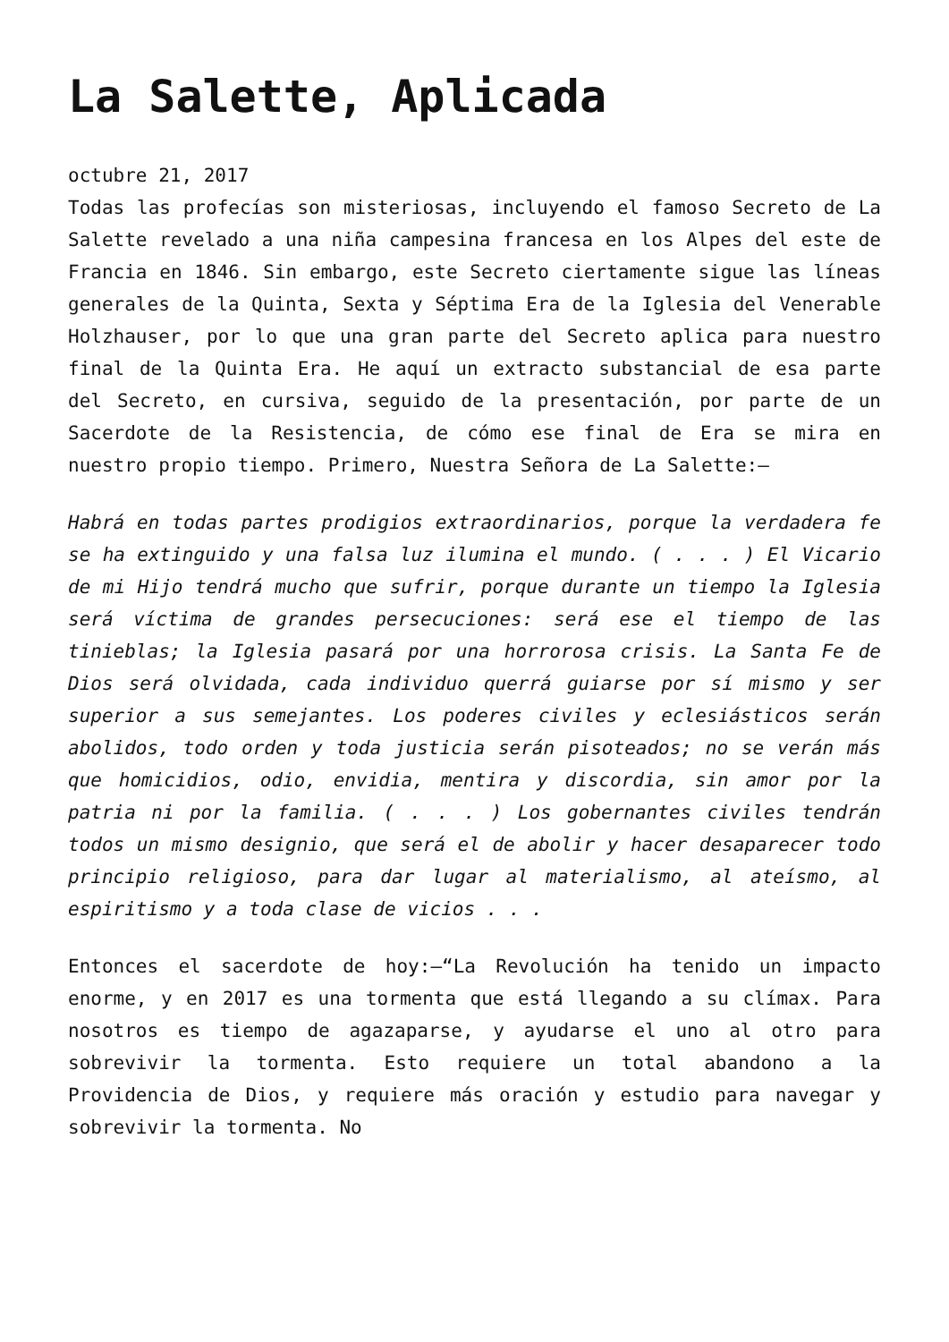La Salette, Aplicada
octubre 21, 2017
Todas las profecías son misteriosas, incluyendo el famoso Secreto de La Salette revelado a una niña campesina francesa en los Alpes del este de Francia en 1846. Sin embargo, este Secreto ciertamente sigue las líneas generales de la Quinta, Sexta y Séptima Era de la Iglesia del Venerable Holzhauser, por lo que una gran parte del Secreto aplica para nuestro final de la Quinta Era. He aquí un extracto substancial de esa parte del Secreto, en cursiva, seguido de la presentación, por parte de un Sacerdote de la Resistencia, de cómo ese final de Era se mira en nuestro propio tiempo. Primero, Nuestra Señora de La Salette:–
Habrá en todas partes prodigios extraordinarios, porque la verdadera fe se ha extinguido y una falsa luz ilumina el mundo. ( . . . ) El Vicario de mi Hijo tendrá mucho que sufrir, porque durante un tiempo la Iglesia será víctima de grandes persecuciones: será ese el tiempo de las tinieblas; la Iglesia pasará por una horrorosa crisis. La Santa Fe de Dios será olvidada, cada individuo querrá guiarse por sí mismo y ser superior a sus semejantes. Los poderes civiles y eclesiásticos serán abolidos, todo orden y toda justicia serán pisoteados; no se verán más que homicidios, odio, envidia, mentira y discordia, sin amor por la patria ni por la familia. ( . . . ) Los gobernantes civiles tendrán todos un mismo designio, que será el de abolir y hacer desaparecer todo principio religioso, para dar lugar al materialismo, al ateísmo, al espiritismo y a toda clase de vicios . . .
Entonces el sacerdote de hoy:–“La Revolución ha tenido un impacto enorme, y en 2017 es una tormenta que está llegando a su clímax. Para nosotros es tiempo de agazaparse, y ayudarse el uno al otro para sobrevivir la tormenta. Esto requiere un total abandono a la Providencia de Dios, y requiere más oración y estudio para navegar y sobrevivir la tormenta. No